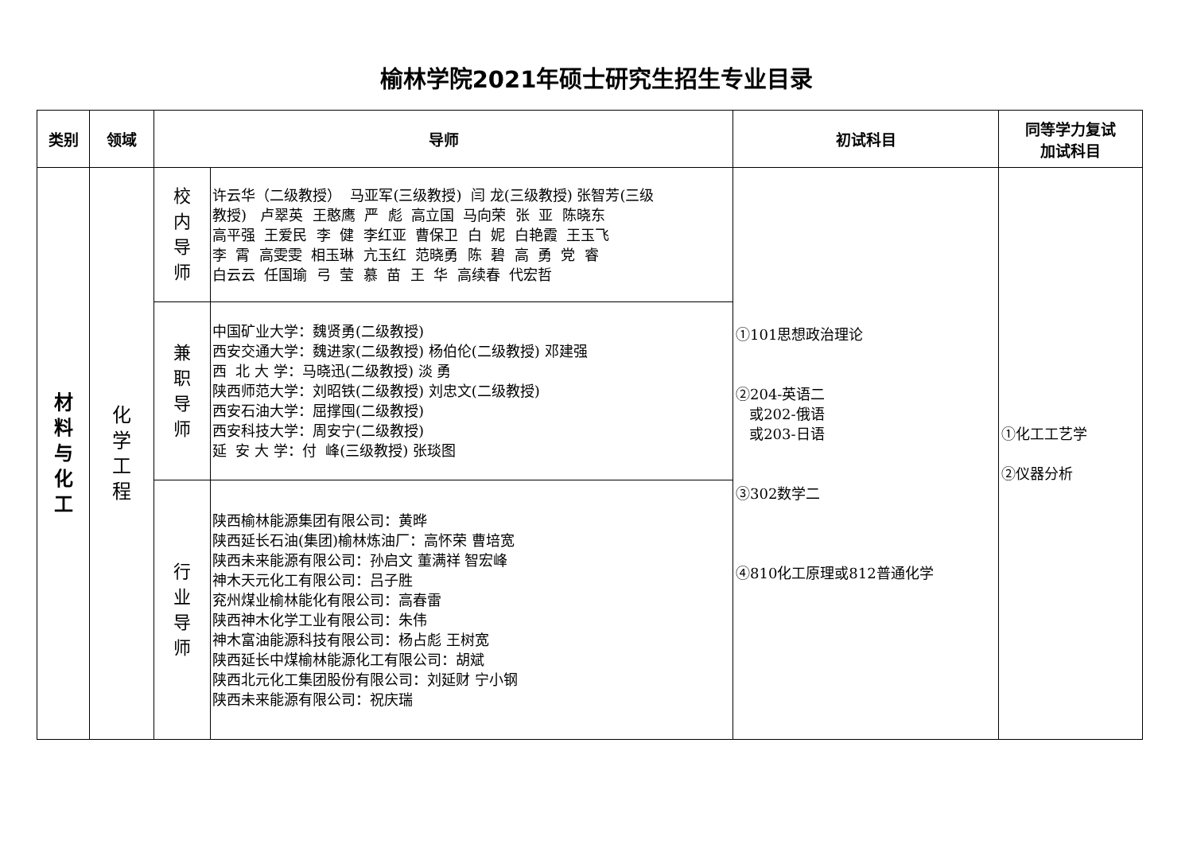榆林学院2021年硕士研究生招生专业目录
| 类别 | 领域 | 导师 | | 初试科目 | 同等学力复试 加试科目 |
| --- | --- | --- | --- | --- | --- |
| 材 料 与 化 工 | 化 学 工 程 | 校 内 导 师 | 许云华（二级教授） 马亚军(三级教授) 闫 龙(三级教授) 张智芳(三级 教授) 卢翠英 王憨鹰 严 彪 高立国 马向荣 张 亚 陈晓东 高平强 王爱民 李 健 李红亚 曹保卫 白 妮 白艳霞 王玉飞 李 霄 高雯雯 相玉琳 亢玉红 范晓勇 陈 碧 高 勇 党 睿 白云云 任国瑜 弓 莹 慕 苗 王 华 高续春 代宏哲 | ①101思想政治理论 ②204-英语二 或202-俄语 或203-日语 ③302数学二 ④810化工原理或812普通化学 | ①化工工艺学 ②仪器分析 |
| | | 兼 职 导 师 | 中国矿业大学：魏贤勇(二级教授) 西安交通大学：魏进家(二级教授) 杨伯伦(二级教授) 邓建强 西 北 大 学：马晓迅(二级教授) 淡 勇 陕西师范大学：刘昭铁(二级教授) 刘忠文(二级教授) 西安石油大学：屈撑囤(二级教授) 西安科技大学：周安宁(二级教授) 延 安 大 学：付 峰(三级教授) 张琰图 | | |
| | | 行 业 导 师 | 陕西榆林能源集团有限公司：黄晔 陕西延长石油(集团)榆林炼油厂：高怀荣 曹培宽 陕西未来能源有限公司：孙启文 董满祥 智宏峰 神木天元化工有限公司：吕子胜 兖州煤业榆林能化有限公司：高春雷 陕西神木化学工业有限公司：朱伟 神木富油能源科技有限公司：杨占彪 王树宽 陕西延长中煤榆林能源化工有限公司：胡斌 陕西北元化工集团股份有限公司：刘延财 宁小钢 陕西未来能源有限公司：祝庆瑞 | | |